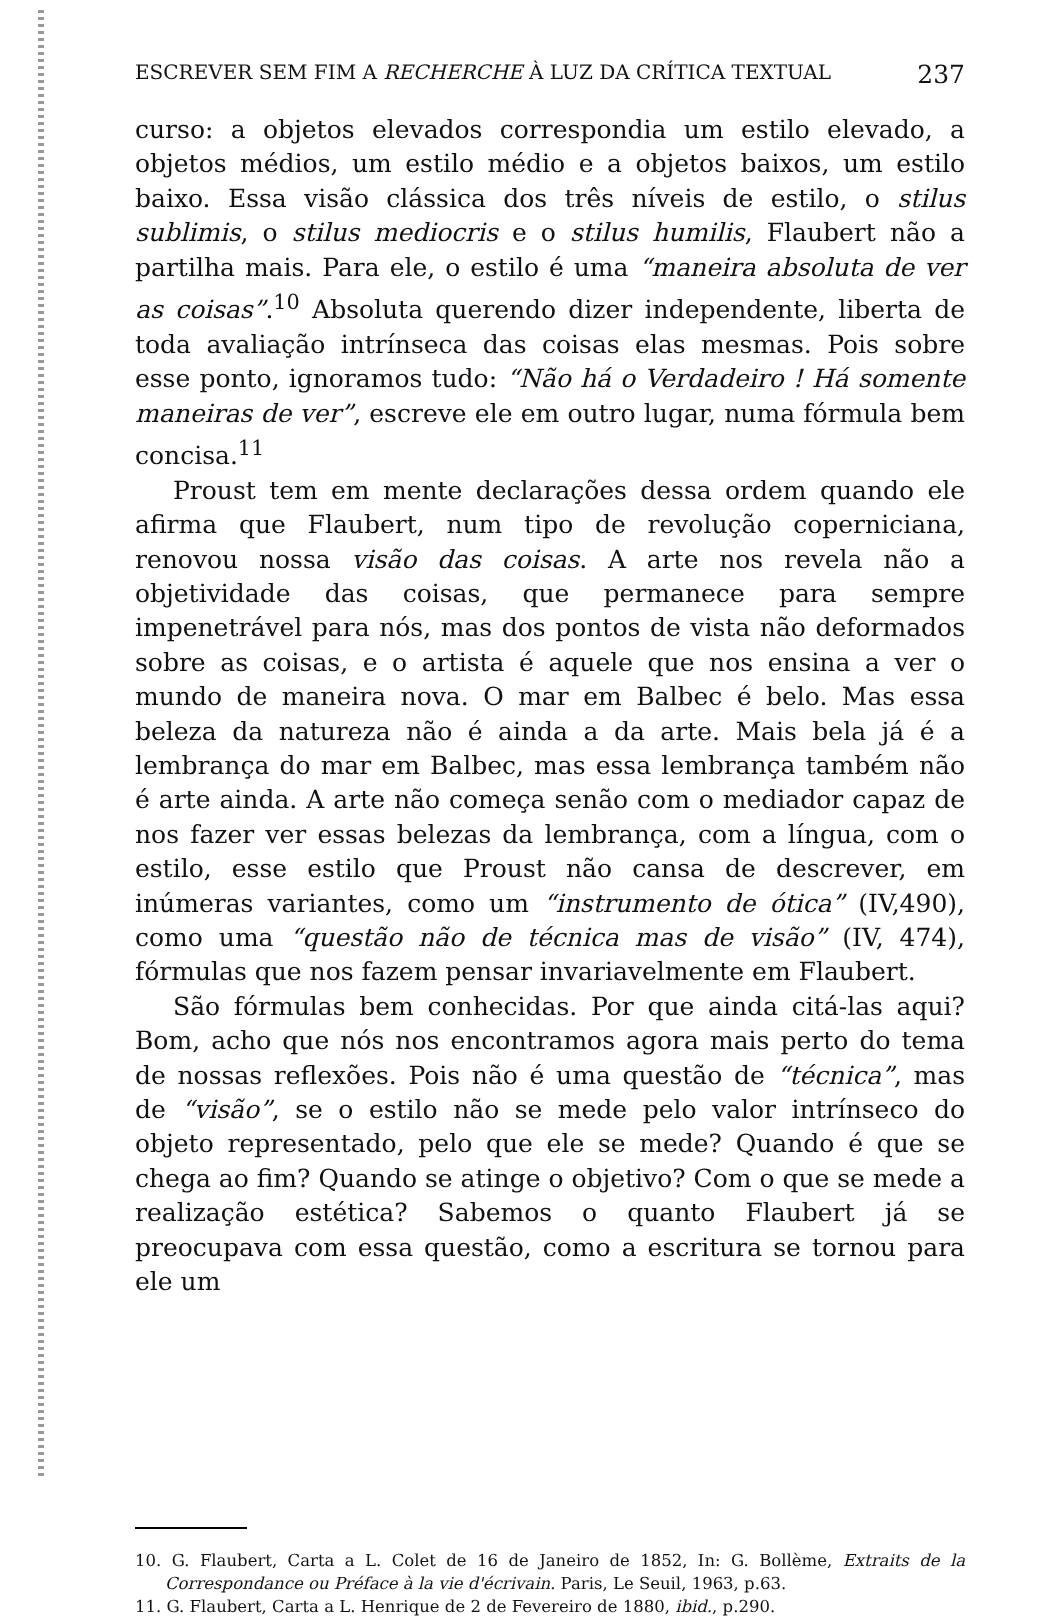ESCREVER SEM FIM A RECHERCHE À LUZ DA CRÍTICA TEXTUAL 237
curso: a objetos elevados correspondia um estilo elevado, a objetos médios, um estilo médio e a objetos baixos, um estilo baixo. Essa visão clássica dos três níveis de estilo, o stilus sublimis, o stilus mediocris e o stilus humilis, Flaubert não a partilha mais. Para ele, o estilo é uma “maneira absoluta de ver as coisas”.<sup>10</sup> Absoluta querendo dizer independente, liberta de toda avaliação intrínseca das coisas elas mesmas. Pois sobre esse ponto, ignoramos tudo: “Não há o Verdadeiro ! Há somente maneiras de ver”, escreve ele em outro lugar, numa fórmula bem concisa.<sup>11</sup>
Proust tem em mente declarações dessa ordem quando ele afirma que Flaubert, num tipo de revolução copernіciana, renovou nossa visão das coisas. A arte nos revela não a objetividade das coisas, que permanece para sempre impenetrável para nós, mas dos pontos de vista não deformados sobre as coisas, e o artista é aquele que nos ensina a ver o mundo de maneira nova. O mar em Balbec é belo. Mas essa beleza da natureza não é ainda a da arte. Mais bela já é a lembrança do mar em Balbec, mas essa lembrança também não é arte ainda. A arte não começa senão com o mediador capaz de nos fazer ver essas belezas da lembrança, com a língua, com o estilo, esse estilo que Proust não cansa de descrever, em inúmeras variantes, como um “instrumento de ótica” (IV,490), como uma “questão não de técnica mas de visão” (IV, 474), fórmulas que nos fazem pensar invariavelmente em Flaubert.
São fórmulas bem conhecidas. Por que ainda citá-las aqui? Bom, acho que nós nos encontramos agora mais perto do tema de nossas reflexões. Pois não é uma questão de “técnica”, mas de “visão”, se o estilo não se mede pelo valor intrínseco do objeto representado, pelo que ele se mede? Quando é que se chega ao fim? Quando se atinge o objetivo? Com o que se mede a realização estética? Sabemos o quanto Flaubert já se preocupava com essa questão, como a escritura se tornou para ele um
10. G. Flaubert, Carta a L. Colet de 16 de Janeiro de 1852, In: G. Bollème, Extraits de la Correspondance ou Préface à la vie d'écrivain. Paris, Le Seuil, 1963, p.63.
11. G. Flaubert, Carta a L. Henrique de 2 de Fevereiro de 1880, ibid., p.290.